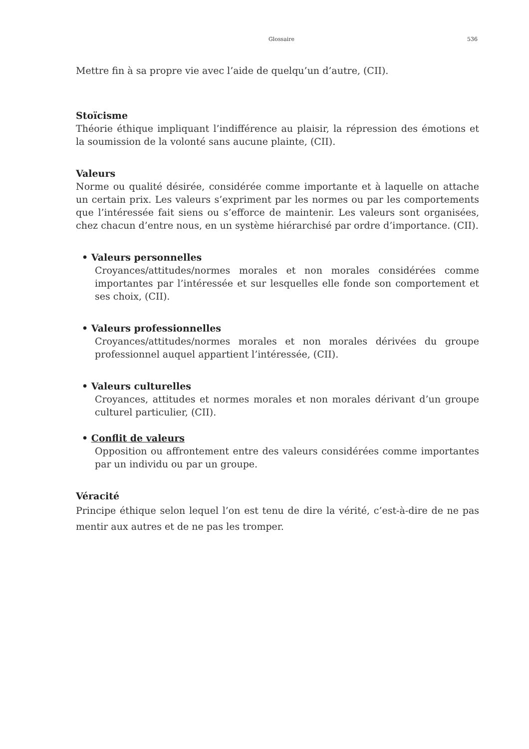Glossaire 536
Mettre fin à sa propre vie avec l’aide de quelqu’un d’autre, (CII).
Stoïcisme
Théorie éthique impliquant l’indifférence au plaisir, la répression des émotions et la soumission de la volonté sans aucune plainte, (CII).
Valeurs
Norme ou qualité désirée, considérée comme importante et à laquelle on attache un certain prix. Les valeurs s’expriment par les normes ou par les comportements que l’intéressée fait siens ou s’efforce de maintenir. Les valeurs sont organisées, chez chacun d’entre nous, en un système hiérarchisé par ordre d’importance. (CII).
• Valeurs personnelles
Croyances/attitudes/normes morales et non morales considérées comme importantes par l’intéressée et sur lesquelles elle fonde son comportement et ses choix, (CII).
• Valeurs professionnelles
Croyances/attitudes/normes morales et non morales dérivées du groupe professionnel auquel appartient l’intéressée, (CII).
• Valeurs culturelles
Croyances, attitudes et normes morales et non morales dérivant d’un groupe culturel particulier, (CII).
• Conflit de valeurs
Opposition ou affrontement entre des valeurs considérées comme importantes par un individu ou par un groupe.
Véracité
Principe éthique selon lequel l’on est tenu de dire la vérité, c’est-à-dire de ne pas mentir aux autres et de ne pas les tromper.